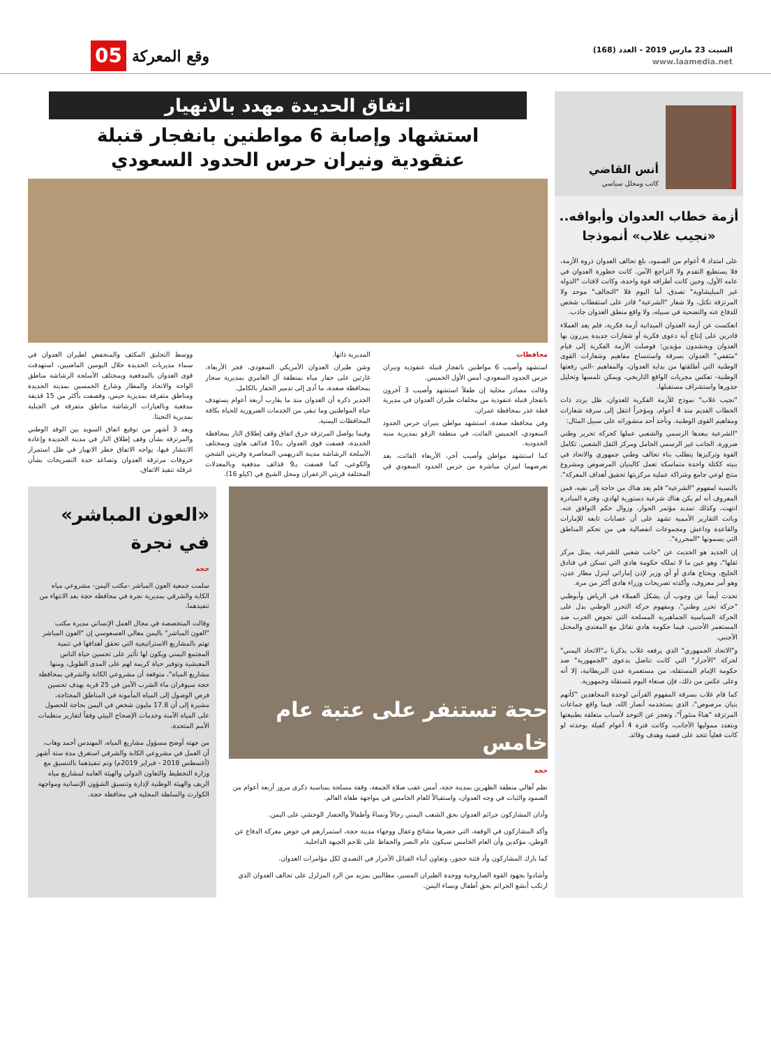السبت 23 مارس 2019 - العدد (168)
www.laamedia.net
وقع المعركة 05
أنس القاضي
كاتب ومحلل سياسي
أزمة خطاب العدوان وأبواقه.. «نجيب غلاب» أنموذجا
على امتداد 4 أعوام من الصمود، بلغ تحالف العدوان ذروة الأزمة، فلا يستطيع التقدم ولا التراجع الآمن. كانت خطورة العدوان في عامه الأول، وحين كانت أطرافه قوة واحدة، وكانت لافتات "الدولة غير الميليشاوية" تصدق، أما اليوم فلا "التحالف" موحد ولا المرتزقة تكتل، ولا شعار "الشرعية" قادر على استقطاب شخص للدفاع عنه والتضحية في سبيله، ولا واقع منطق العدوان جاذب.
انعكست عن أزمة العدوان الميدانية أزمة فكرية، فلم يعد العملاء قادرين على إنتاج أية دعوى فكرية أو شعارات جديدة يبررون بها العدوان ويحشدون مؤيدين؛ فوصلت الأزمة الفكرية إلى قيام "مثقفي" العدوان بسرقة واستنساخ مفاهيم وشعارات القوى الوطنية التي أطلقتها من بداية العدوان، والمفاهيم -التي رفعتها الوطنية- تعكس مجريات الواقع التاريخي، ويمكن تلمسها وتحليل جذورها واستشراف مستقبلها.
"نجيب غلاب" نموذج للأزمة الفكرية للعدوان، ظل يردد ذات الخطاب القديم منذ 4 أعوام، ومؤخراً انتقل إلى سرقة شعارات ومفاهيم القوى الوطنية. ونأخذ أحد منشوراته على سبيل المثال:
"الشرعية ببعدها الرسمي والشعبي عملها كحركة تحرير وطني ضرورة. الجانب غير الرسمي الحامل ومركز الثقل الشعبي. تكامل القوة وتركيزها يتطلب بناء تحالف وطني جمهوري والاتحاد في بنيته ككتلة واحدة متماسكة تعمل كالبنيان المرصوص ومشروع منتج لوعي جامع وشراكة عملية مركزيتها تحقيق أهداف المعركة".
بالنسبة لمفهوم "الشرعية" فلم يعد هناك من حاجة إلى نفيه، فمن المعروف أنه لم يكن هناك شرعية دستورية لهادي، وفترة المبادرة انتهت، وكذلك تمديد مؤتمر الحوار، وزوال حكم التوافق عنه. وباتت التقارير الأممية تشهد على أن عصابات تابعة للإمارات والقاعدة وداعش ومجموعات انفصالية هي من تحكم المناطق التي يسمونها "المحررة".
إن الجديد هو الحديث عن "جانب شعبي للشرعية، يمثل مركز ثقلها"، وهو عين ما لا تملكه حكومة هادي التي تسكن في فنادق الخليج، ويحتاج هادي أو أي وزير لإذن إماراتي لينزل مطار عدن، وهو أمر معروف، وأكدته تصريحات وزراء هادي أكثر من مرة.
تحدث أيضاً عن وجوب أن يشكل العملاء في الرياض وأبوظبي "حركة تحرر وطني"، ومفهوم حركة التحرر الوطني يدل على الحركة السياسية الجماهيرية المسلحة التي تخوض الحرب ضد المستعمر الأجنبي، فيما حكومة هادي تقاتل مع المعتدي والمحتل الأجنبي.
و"الاتحاد الجمهوري" الذي يرفعه غلاب يذكرنا بـ"الاتحاد اليمني" لحركة "الأحرار" التي كانت تناضل بدعوى "الجمهورية" ضد حكومة الإمام المستقلة، من مستعمرة عدن البريطانية، إلا أنه وعلى عكس من ذلك، فإن صنعاء اليوم مُستقلة وجمهورية.
كما قام غلاب بسرقة المفهوم القرآني لوحدة المجاهدين "كأنهم بنيان مرصوص"، الذي يستخدمه أنصار الله، فيما واقع جماعات المرتزقة "هباءً منثوراً"، وتعجز عن التوحد لأسباب متعلقة بطبيعتها وبتعدد مموليها الأجانب، وكانت فترة 4 أعوام كفيلة بوحدته لو كانت فعلياً تتحد على قضية وهدف وقائد.
اتفاق الحديدة مهدد بالانهيار
استشهاد وإصابة 6 مواطنين بانفجار قنبلة
عنقودية ونيران حرس الحدود السعودي
محافظات
استشهد وأصيب 6 مواطنين بانفجار قنبلة عنقودية ونيران حرس الحدود السعودي، أمس الأول الخميس.
وقالت مصادر محلية إن طفلاً استشهد وأصيب 3 آخرون بانفجار قنبلة عنقودية من مخلفات طيران العدوان في مديرية قطة عذر بمحافظة عمران.
وفي محافظة صعدة، استشهد مواطن بنيران حرس الحدود السعودي، الخميس الفائت، في منطقة الرقو بمديرية منبه الحدودية.
كما استشهد مواطن وأصيب آخر، الأربعاء الفائت، بعد تعرضهما لنيران مباشرة من حرس الحدود السعودي في المديرية ذاتها.
وشن طيران العدوان الأمريكي السعودي، فجر الأربعاء، غارتين على حفار مياه بمنطقة آل العامري بمديرية سحار بمحافظة صعدة، ما أدى إلى تدمير الحفار بالكامل.
الجدير ذكره أن العدوان منذ ما يقارب أربعة أعوام يستهدف حياة المواطنين وما تبقى من الخدمات الضرورية للحياة بكافة المحافظات اليمنية.
وفيما يواصل المرتزقة خرق اتفاق وقف إطلاق النار بمحافظة الحديدة، قصفت قوى العدوان بـ10 قذائف هاون وبمختلف الأسلحة الرشاشة مدينة الدريهمي المحاصرة وقريتي الشجن والكوعي، كما قصفت بـ9 قذائف مدفعية وبالمعدلات المختلفة قريتي الزعفران ومحل الشيخ في (كيلو 16).
ووسط التحليق المكثف والمنخفض لطيران العدوان في سماء مديريات الحديدة خلال اليومين الماضيين، استهدفت قوى العدوان بالمدفعية وبمختلف الأسلحة الرشاشة مناطق الواحة والاتحاد والمطار وشارع الخمسين بمدينة الحديدة ومناطق متفرقة بمديرية حيس، وقصفت بأكثر من 15 قذيفة مدفعية وبالعيارات الرشاشة مناطق متفرقة في الجبلية بمديرية التحيتا.
وبعد 3 أشهر من توقيع اتفاق السويد بين الوفد الوطني والمرتزقة بشأن وقف إطلاق النار في مدينة الحديدة وإعادة الانتشار فيها، يواجه الاتفاق خطر الانهيار في ظل استمرار خروقات مرتزقة العدوان وتصاعد حدة التصريحات بشأن عرقلة تنفيذ الاتفاق.
حجة تستنفر على عتبة عام خامس
حجة
نظم أهالي منطقة الظهرين بمدينة حجة، أمس عقب صلاة الجمعة، وقفة مسلحة بمناسبة ذكرى مرور أربعة أعوام من الصمود والثبات في وجه العدوان، واستقبالاً للعام الخامس في مواجهة طغاة العالم.
وأدان المشاركون جرائم العدوان بحق الشعب اليمني رجالاً ونساءً وأطفالاً والحصار الوحشي على اليمن.
وأكد المشاركون في الوقفة، التي حضرها مشائخ وعقال ووجهاء مدينة حجة، استمرارهم في خوض معركة الدفاع عن الوطن، مؤكدين وأن العام الخامس سيكون عام النصر والحفاظ على تلاحم الجبهة الداخلية.
كما بارك المشاركون وأد فتنة حجور، وتعاون أبناء القبائل الأحرار في التصدي لكل مؤامرات العدوان.
وأشادوا بجهود القوة الصاروخية ووحدة الطيران المسير، مطالبين بمزيد من الرد المزلزل على تحالف العدوان الذي ارتكب أبشع الجرائم بحق أطفال ونساء اليمن.
«العون المباشر» في نجرة
حجة
سلمت جمعية العون المباشر -مكتب اليمن- مشروعي مياه الكابة والشرقي بمديرية نجرة في محافظة حجة بعد الانتهاء من تنفيذهما.
وقالت المتخصصة في مجال العمل الإنساني مديرة مكتب "العون المباشر" باليمن معالي العسعوسي إن "العون المباشر تهتم بالمشاريع الاستراتيجية التي تحقق أهدافها في تنمية المجتمع اليمني ويكون لها تأثير على تحسين حياة الناس المعيشية وتوفير حياة كريمة لهم على المدى الطويل، ومنها مشاريع المياه"، متوقعة أن مشروعي الكابة والشرقي بمحافظة حجة سيوفران ماء الشرب الآمن في 25 قرية بهدف تحسين فرص الوصول إلى المياه المأمونة في المناطق المحتاجة، مشيرة إلى أن 17.8 مليون شخص في اليمن بحاجة للحصول على المياه الآمنة وخدمات الإصحاح البيئي وفقاً لتقارير منظمات الأمم المتحدة.
من جهته أوضح مسؤول مشاريع المياه، المهندس أحمد وهاب، أن العمل في مشروعي الكابة والشرقي استغرق مدة ستة أشهر (أغسطس 2018 - فبراير 2019م) وتم تنفيذهما بالتنسيق مع وزارة التخطيط والتعاون الدولي والهيئة العامة لمشاريع مياه الريف والهيئة الوطنية لإدارة وتنسيق الشؤون الإنسانية ومواجهة الكوارث والسلطة المحلية في محافظة حجة.